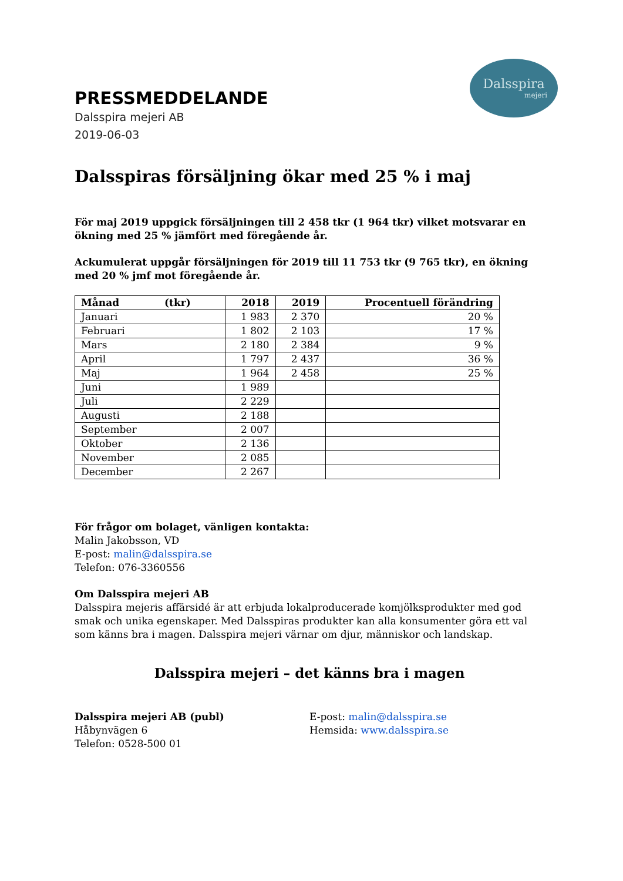Dalsspira
mejeri
PRESSMEDDELANDE
Dalsspira mejeri AB
2019-06-03
Dalsspiras försäljning ökar med 25 % i maj
För maj 2019 uppgick försäljningen till 2 458 tkr (1 964 tkr) vilket motsvarar en ökning med 25 % jämfört med föregående år.
Ackumulerat uppgår försäljningen för 2019 till 11 753 tkr (9 765 tkr), en ökning med 20 % jmf mot föregående år.
| Månad (tkr) | 2018 | 2019 | Procentuell förändring |
| --- | --- | --- | --- |
| Januari | 1 983 | 2 370 | 20 % |
| Februari | 1 802 | 2 103 | 17 % |
| Mars | 2 180 | 2 384 | 9 % |
| April | 1 797 | 2 437 | 36 % |
| Maj | 1 964 | 2 458 | 25 % |
| Juni | 1 989 | | |
| Juli | 2 229 | | |
| Augusti | 2 188 | | |
| September | 2 007 | | |
| Oktober | 2 136 | | |
| November | 2 085 | | |
| December | 2 267 | | |
För frågor om bolaget, vänligen kontakta:
Malin Jakobsson, VD
E-post: malin@dalsspira.se
Telefon: 076-3360556
Om Dalsspira mejeri AB
Dalsspira mejeris affärsidé är att erbjuda lokalproducerade komjölksprodukter med god smak och unika egenskaper. Med Dalsspiras produkter kan alla konsumenter göra ett val som känns bra i magen. Dalsspira mejeri värnar om djur, människor och landskap.
Dalsspira mejeri – det känns bra i magen
Dalsspira mejeri AB (publ)
Håbynvägen 6
Telefon: 0528-500 01
E-post: malin@dalsspira.se
Hemsida: www.dalsspira.se